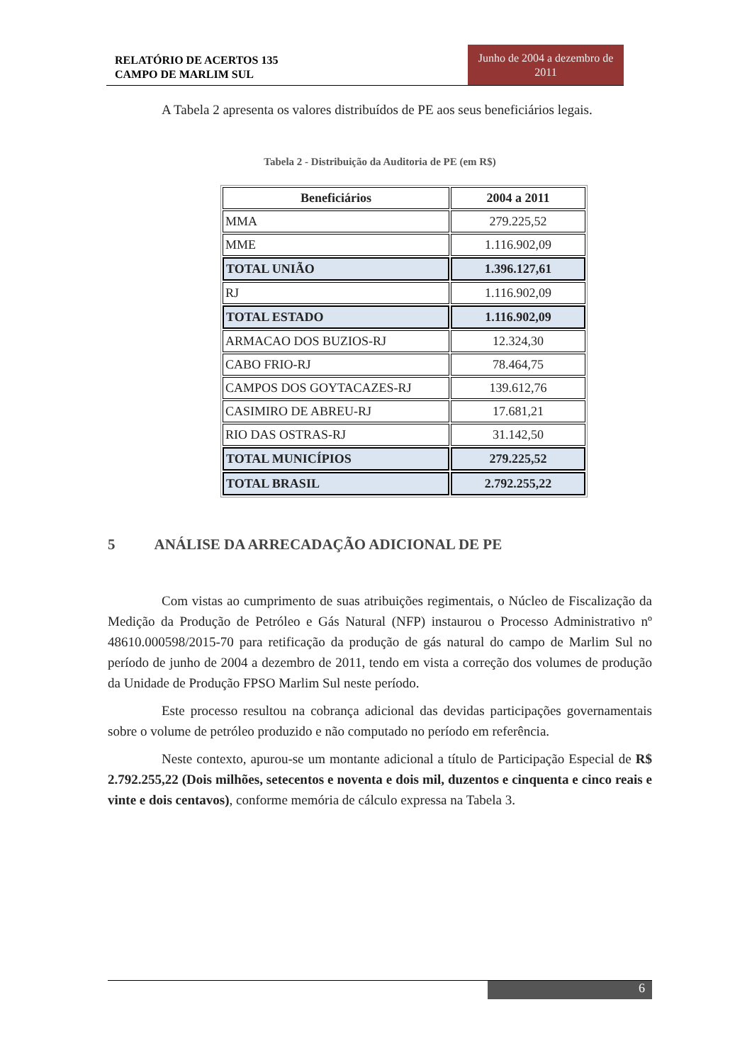RELATÓRIO DE ACERTOS 135
CAMPO DE MARLIM SUL
Junho de 2004 a dezembro de 2011
A Tabela 2 apresenta os valores distribuídos de PE aos seus beneficiários legais.
Tabela 2 - Distribuição da Auditoria de PE (em R$)
| Beneficiários | 2004 a 2011 |
| --- | --- |
| MMA | 279.225,52 |
| MME | 1.116.902,09 |
| TOTAL UNIÃO | 1.396.127,61 |
| RJ | 1.116.902,09 |
| TOTAL ESTADO | 1.116.902,09 |
| ARMACAO DOS BUZIOS-RJ | 12.324,30 |
| CABO FRIO-RJ | 78.464,75 |
| CAMPOS DOS GOYTACAZES-RJ | 139.612,76 |
| CASIMIRO DE ABREU-RJ | 17.681,21 |
| RIO DAS OSTRAS-RJ | 31.142,50 |
| TOTAL MUNICÍPIOS | 279.225,52 |
| TOTAL BRASIL | 2.792.255,22 |
5 ANÁLISE DA ARRECADAÇÃO ADICIONAL DE PE
Com vistas ao cumprimento de suas atribuições regimentais, o Núcleo de Fiscalização da Medição da Produção de Petróleo e Gás Natural (NFP) instaurou o Processo Administrativo nº 48610.000598/2015-70 para retificação da produção de gás natural do campo de Marlim Sul no período de junho de 2004 a dezembro de 2011, tendo em vista a correção dos volumes de produção da Unidade de Produção FPSO Marlim Sul neste período.
Este processo resultou na cobrança adicional das devidas participações governamentais sobre o volume de petróleo produzido e não computado no período em referência.
Neste contexto, apurou-se um montante adicional a título de Participação Especial de R$ 2.792.255,22 (Dois milhões, setecentos e noventa e dois mil, duzentos e cinquenta e cinco reais e vinte e dois centavos), conforme memória de cálculo expressa na Tabela 3.
6